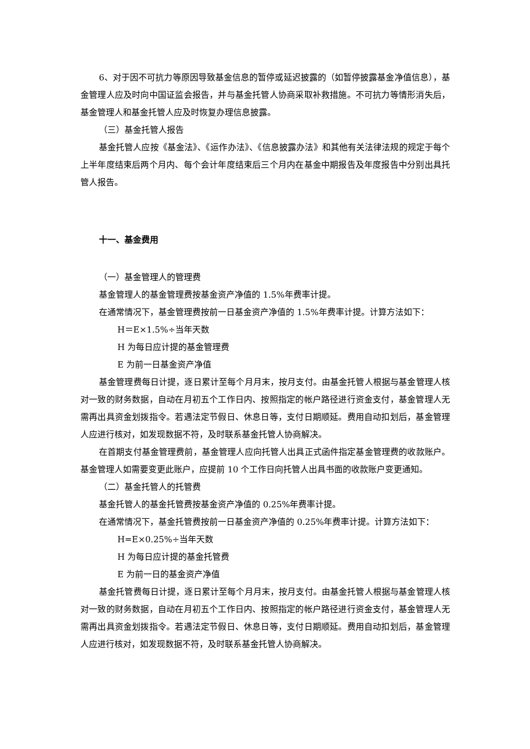6、对于因不可抗力等原因导致基金信息的暂停或延迟披露的（如暂停披露基金净值信息），基金管理人应及时向中国证监会报告，并与基金托管人协商采取补救措施。不可抗力等情形消失后，基金管理人和基金托管人应及时恢复办理信息披露。
（三）基金托管人报告
基金托管人应按《基金法》、《运作办法》、《信息披露办法》和其他有关法律法规的规定于每个上半年度结束后两个月内、每个会计年度结束后三个月内在基金中期报告及年度报告中分别出具托管人报告。
十一、基金费用
（一）基金管理人的管理费
基金管理人的基金管理费按基金资产净值的 1.5%年费率计提。
在通常情况下，基金管理费按前一日基金资产净值的 1.5%年费率计提。计算方法如下：
H＝E×1.5%÷当年天数
H 为每日应计提的基金管理费
E 为前一日基金资产净值
基金管理费每日计提，逐日累计至每个月月末，按月支付。由基金托管人根据与基金管理人核对一致的财务数据，自动在月初五个工作日内、按照指定的帐户路径进行资金支付，基金管理人无需再出具资金划拨指令。若遇法定节假日、休息日等，支付日期顺延。费用自动扣划后，基金管理人应进行核对，如发现数据不符，及时联系基金托管人协商解决。
在首期支付基金管理费前，基金管理人应向托管人出具正式函件指定基金管理费的收款账户。基金管理人如需要变更此账户，应提前 10 个工作日向托管人出具书面的收款账户变更通知。
（二）基金托管人的托管费
基金托管人的基金托管费按基金资产净值的 0.25%年费率计提。
在通常情况下，基金托管费按前一日基金资产净值的 0.25%年费率计提。计算方法如下：
H=E×0.25%÷当年天数
H 为每日应计提的基金托管费
E 为前一日的基金资产净值
基金托管费每日计提，逐日累计至每个月月末，按月支付。由基金托管人根据与基金管理人核对一致的财务数据，自动在月初五个工作日内、按照指定的帐户路径进行资金支付，基金管理人无需再出具资金划拨指令。若遇法定节假日、休息日等，支付日期顺延。费用自动扣划后，基金管理人应进行核对，如发现数据不符，及时联系基金托管人协商解决。